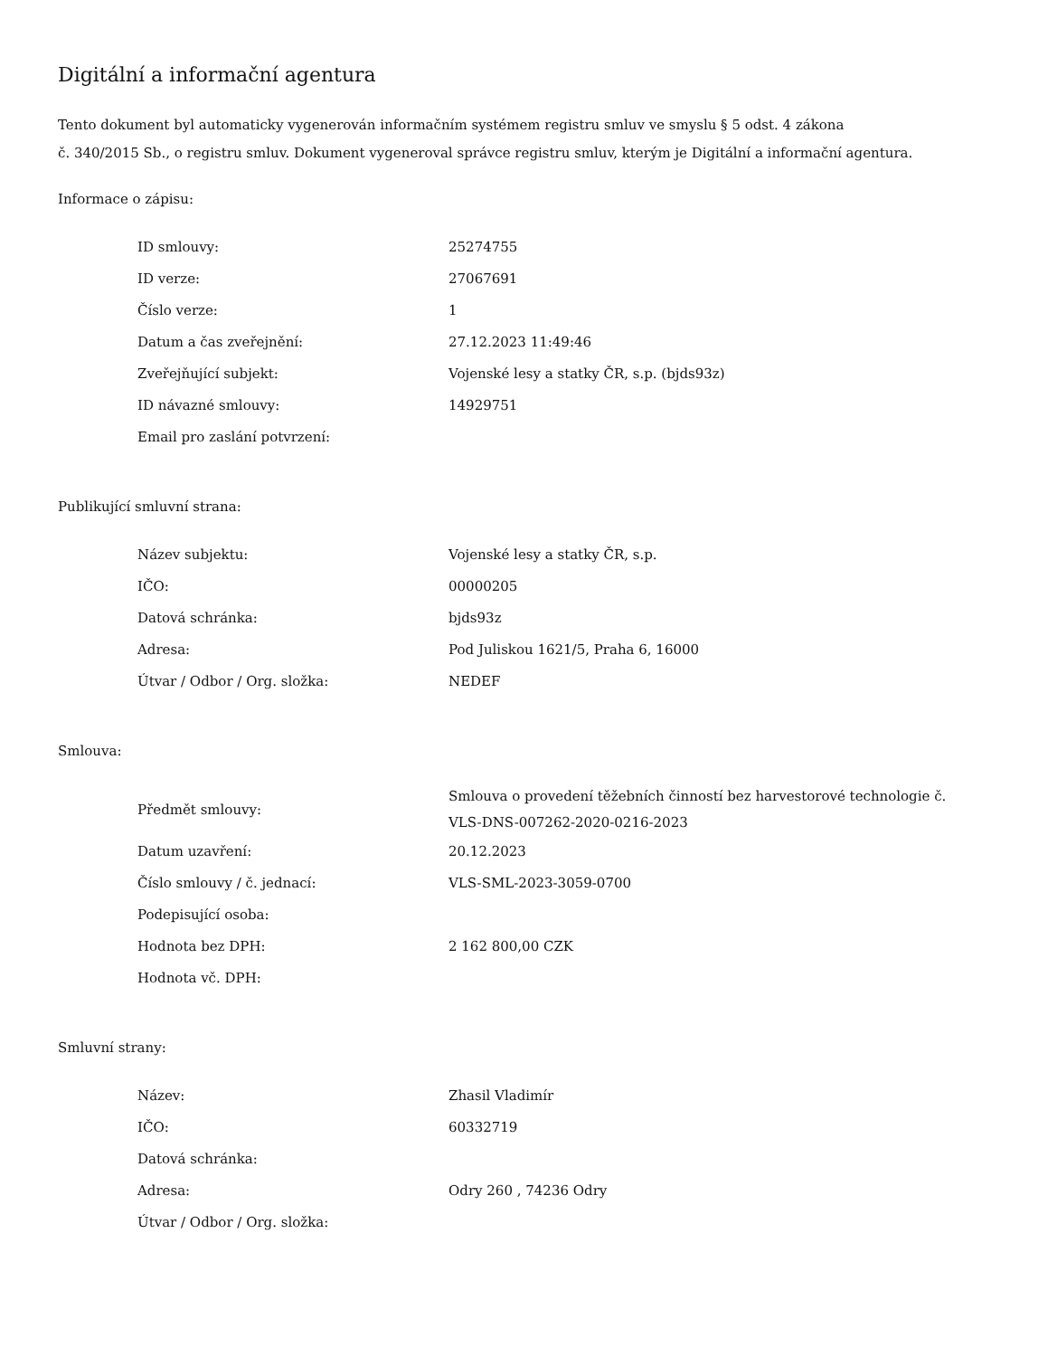Digitální a informační agentura
Tento dokument byl automaticky vygenerován informačním systémem registru smluv ve smyslu § 5 odst. 4 zákona
č. 340/2015 Sb., o registru smluv. Dokument vygeneroval správce registru smluv, kterým je Digitální a informační agentura.
Informace o zápisu:
| ID smlouvy: | 25274755 |
| ID verze: | 27067691 |
| Číslo verze: | 1 |
| Datum a čas zveřejnění: | 27.12.2023 11:49:46 |
| Zveřejňující subjekt: | Vojenské lesy a statky ČR, s.p. (bjds93z) |
| ID návazné smlouvy: | 14929751 |
| Email pro zaslání potvrzení: | |
Publikující smluvní strana:
| Název subjektu: | Vojenské lesy a statky ČR, s.p. |
| IČO: | 00000205 |
| Datová schránka: | bjds93z |
| Adresa: | Pod Juliskou 1621/5, Praha 6, 16000 |
| Útvar / Odbor / Org. složka: | NEDEF |
Smlouva:
| Předmět smlouvy: | Smlouva o provedení těžebních činností bez harvestorové technologie č. VLS-DNS-007262-2020-0216-2023 |
| Datum uzavření: | 20.12.2023 |
| Číslo smlouvy / č. jednací: | VLS-SML-2023-3059-0700 |
| Podepisující osoba: | |
| Hodnota bez DPH: | 2 162 800,00 CZK |
| Hodnota vč. DPH: | |
Smluvní strany:
| Název: | Zhasil Vladimír |
| IČO: | 60332719 |
| Datová schránka: | |
| Adresa: | Odry 260 , 74236 Odry |
| Útvar / Odbor / Org. složka: | |